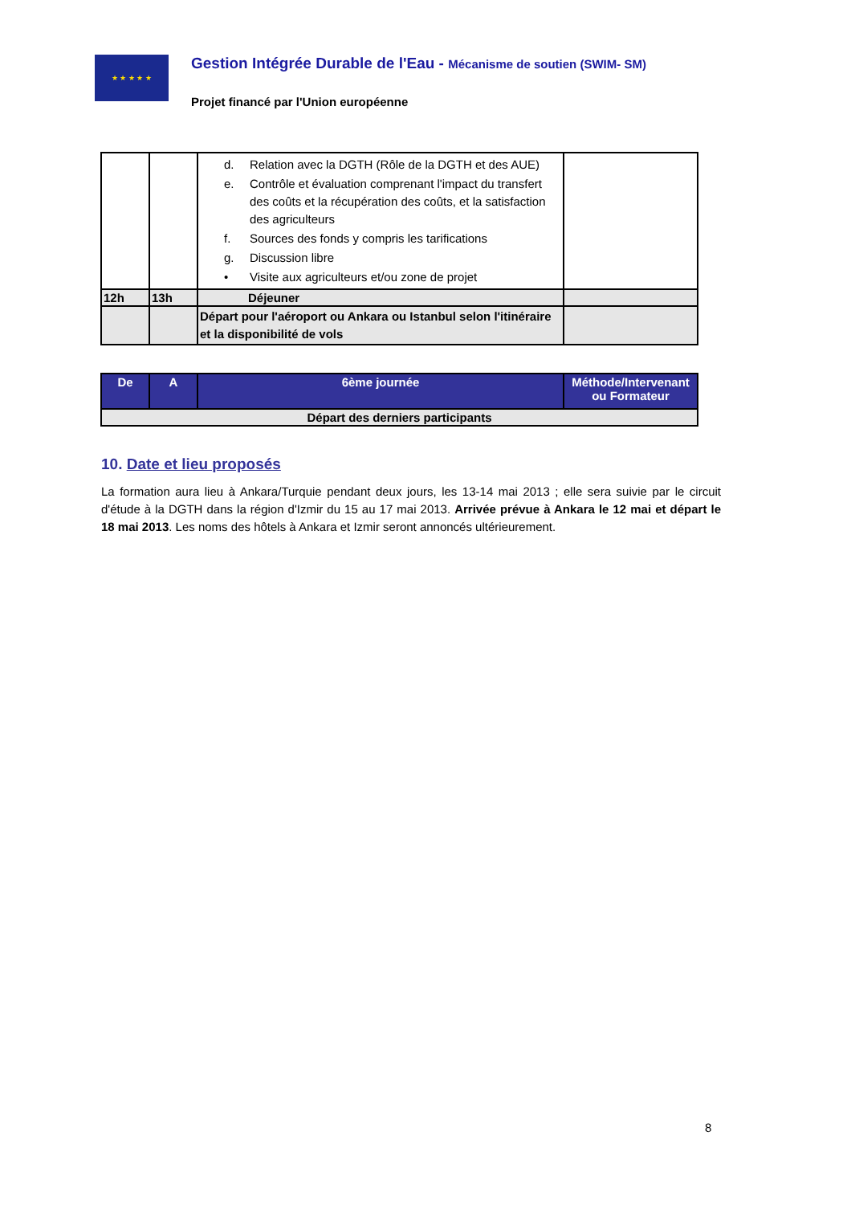★ ★ ★ ★ ★
Gestion Intégrée Durable de l'Eau - Mécanisme de soutien (SWIM- SM)
Projet financé par l'Union européenne
| | | d. Relation avec la DGTH (Rôle de la DGTH et des AUE) e. Contrôle et évaluation comprenant l'impact du transfert des coûts et la récupération des coûts, et la satisfaction des agriculteurs f. Sources des fonds y compris les tarifications g. Discussion libre • Visite aux agriculteurs et/ou zone de projet | |
| 12h | 13h | Déjeuner | |
| | | Départ pour l'aéroport ou Ankara ou Istanbul selon l'itinéraire et la disponibilité de vols | |
| De | A | 6ème journée | Méthode/Intervenant ou Formateur |
| --- | --- | --- | --- |
| Départ des derniers participants | | | |
10. Date et lieu proposés
La formation aura lieu à Ankara/Turquie pendant deux jours, les 13-14 mai 2013 ; elle sera suivie par le circuit d'étude à la DGTH dans la région d'Izmir du 15 au 17 mai 2013. Arrivée prévue à Ankara le 12 mai et départ le 18 mai 2013. Les noms des hôtels à Ankara et Izmir seront annoncés ultérieurement.
8